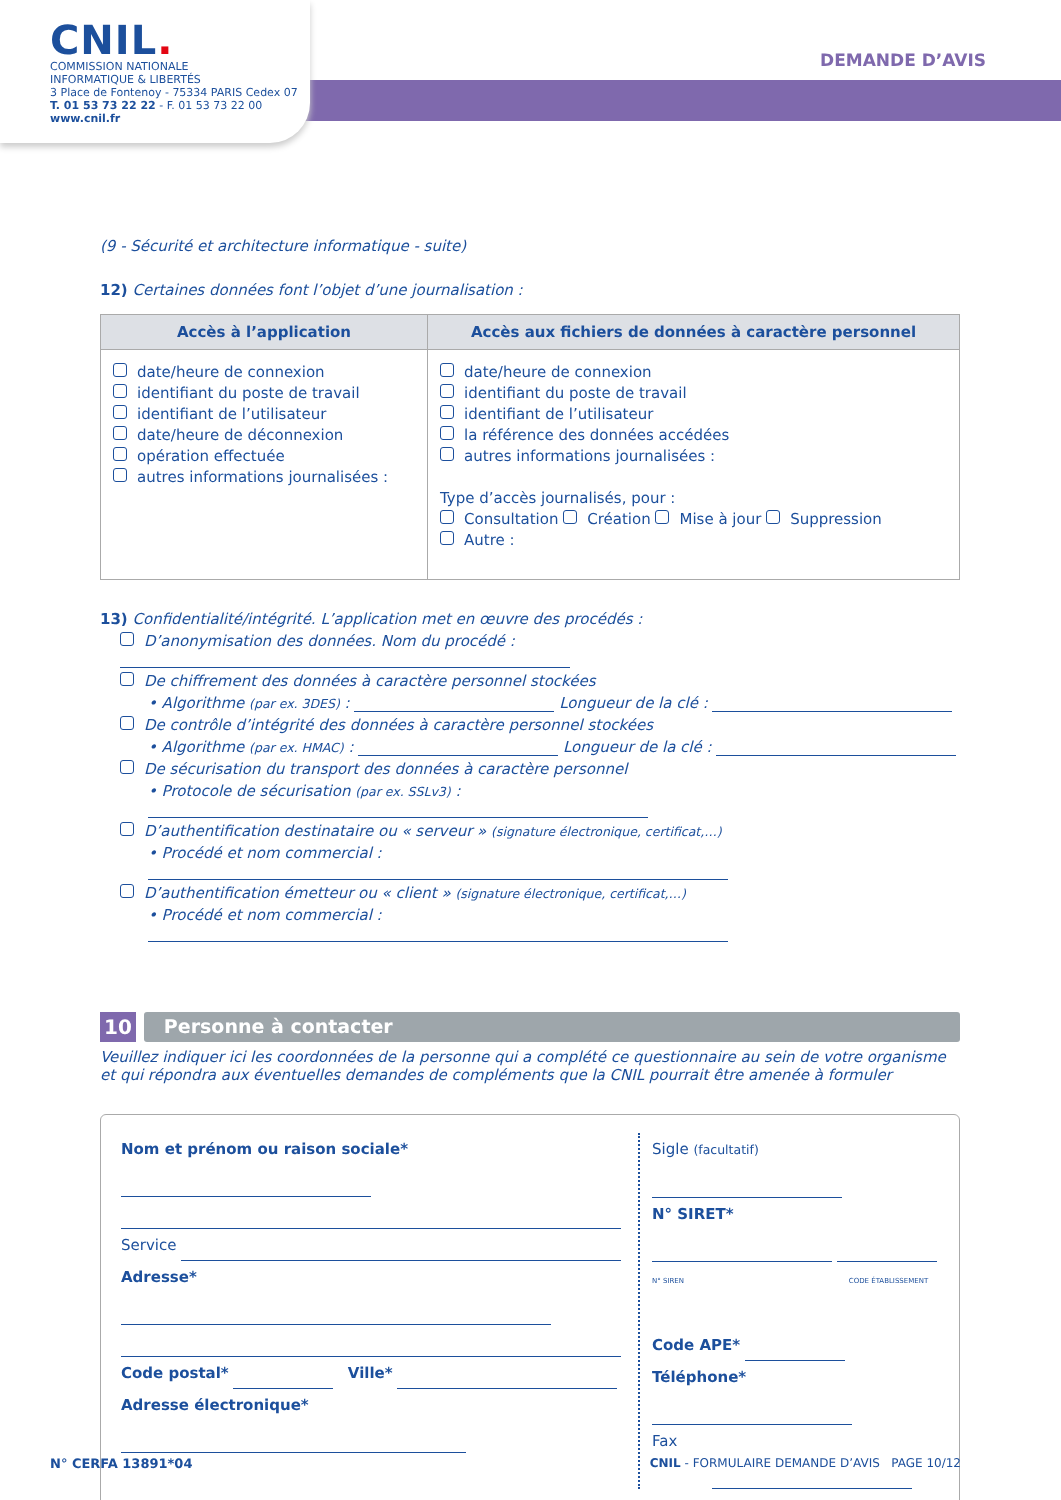CNIL.
COMMISSION NATIONALE
INFORMATIQUE & LIBERTÉS
3 Place de Fontenoy - 75334 PARIS Cedex 07
T. 01 53 73 22 22 - F. 01 53 73 22 00
www.cnil.fr
DEMANDE D’AVIS
(9 - Sécurité et architecture informatique - suite)
12) Certaines données font l’objet d’une journalisation :
| Accès à l’application | Accès aux fichiers de données à caractère personnel |
| --- | --- |
| date/heure de connexion identifiant du poste de travail identifiant de l’utilisateur date/heure de déconnexion opération effectuée autres informations journalisées : | date/heure de connexion identifiant du poste de travail identifiant de l’utilisateur la référence des données accédées autres informations journalisées : Type d’accès journalisés, pour : Consultation Création Mise à jour Suppression Autre : |
13) Confidentialité/intégrité. L’application met en œuvre des procédés :
D’anonymisation des données. Nom du procédé :
De chiffrement des données à caractère personnel stockées
• Algorithme (par ex. 3DES) : Longueur de la clé :
De contrôle d’intégrité des données à caractère personnel stockées
• Algorithme (par ex. HMAC) : Longueur de la clé :
De sécurisation du transport des données à caractère personnel
• Protocole de sécurisation (par ex. SSLv3) :
D’authentification destinataire ou « serveur » (signature électronique, certificat,…)
• Procédé et nom commercial :
D’authentification émetteur ou « client » (signature électronique, certificat,…)
• Procédé et nom commercial :
10 Personne à contacter
Veuillez indiquer ici les coordonnées de la personne qui a complété ce questionnaire au sein de votre organisme et qui répondra aux éventuelles demandes de compléments que la CNIL pourrait être amenée à formuler
Nom et prénom ou raison sociale*
Service
Adresse*
Code postal* Ville*
Adresse électronique*
Sigle (facultatif)
N° SIRET*
N° SIREN CODE ÉTABLISSEMENT
Code APE*
Téléphone*
Fax
N° CERFA 13891*04 CNIL - FORMULAIRE DEMANDE D’AVIS PAGE 10/12